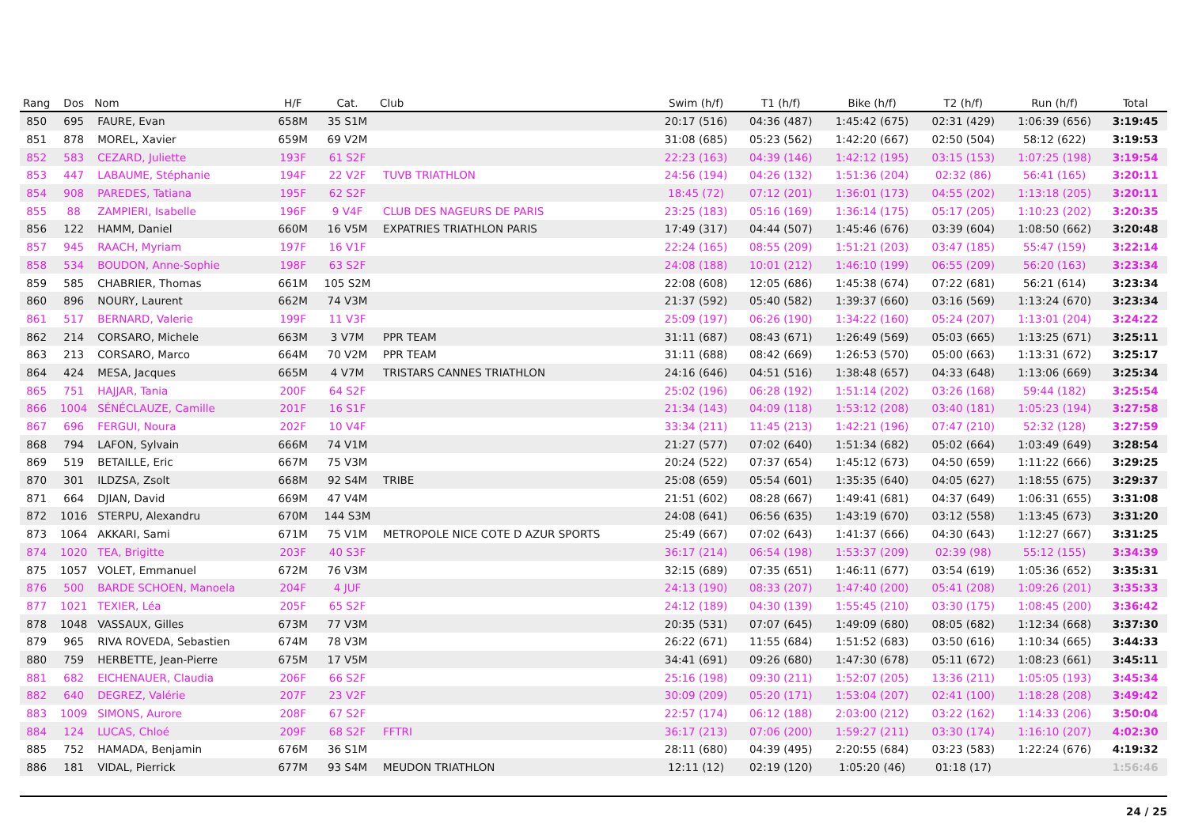| Rang | Dos | Nom | H/F | Cat. | Club | Swim (h/f) | T1 (h/f) | Bike (h/f) | T2 (h/f) | Run (h/f) | Total |
| --- | --- | --- | --- | --- | --- | --- | --- | --- | --- | --- | --- |
| 850 | 695 | FAURE, Evan | 658M | 35 S1M | | 20:17 (516) | 04:36 (487) | 1:45:42 (675) | 02:31 (429) | 1:06:39 (656) | 3:19:45 |
| 851 | 878 | MOREL, Xavier | 659M | 69 V2M | | 31:08 (685) | 05:23 (562) | 1:42:20 (667) | 02:50 (504) | 58:12 (622) | 3:19:53 |
| 852 | 583 | CEZARD, Juliette | 193F | 61 S2F | | 22:23 (163) | 04:39 (146) | 1:42:12 (195) | 03:15 (153) | 1:07:25 (198) | 3:19:54 |
| 853 | 447 | LABAUME, Stéphanie | 194F | 22 V2F | TUVB TRIATHLON | 24:56 (194) | 04:26 (132) | 1:51:36 (204) | 02:32 (86) | 56:41 (165) | 3:20:11 |
| 854 | 908 | PAREDES, Tatiana | 195F | 62 S2F | | 18:45 (72) | 07:12 (201) | 1:36:01 (173) | 04:55 (202) | 1:13:18 (205) | 3:20:11 |
| 855 | 88 | ZAMPIERI, Isabelle | 196F | 9 V4F | CLUB DES NAGEURS DE PARIS | 23:25 (183) | 05:16 (169) | 1:36:14 (175) | 05:17 (205) | 1:10:23 (202) | 3:20:35 |
| 856 | 122 | HAMM, Daniel | 660M | 16 V5M | EXPATRIES TRIATHLON PARIS | 17:49 (317) | 04:44 (507) | 1:45:46 (676) | 03:39 (604) | 1:08:50 (662) | 3:20:48 |
| 857 | 945 | RAACH, Myriam | 197F | 16 V1F | | 22:24 (165) | 08:55 (209) | 1:51:21 (203) | 03:47 (185) | 55:47 (159) | 3:22:14 |
| 858 | 534 | BOUDON, Anne-Sophie | 198F | 63 S2F | | 24:08 (188) | 10:01 (212) | 1:46:10 (199) | 06:55 (209) | 56:20 (163) | 3:23:34 |
| 859 | 585 | CHABRIER, Thomas | 661M | 105 S2M | | 22:08 (608) | 12:05 (686) | 1:45:38 (674) | 07:22 (681) | 56:21 (614) | 3:23:34 |
| 860 | 896 | NOURY, Laurent | 662M | 74 V3M | | 21:37 (592) | 05:40 (582) | 1:39:37 (660) | 03:16 (569) | 1:13:24 (670) | 3:23:34 |
| 861 | 517 | BERNARD, Valerie | 199F | 11 V3F | | 25:09 (197) | 06:26 (190) | 1:34:22 (160) | 05:24 (207) | 1:13:01 (204) | 3:24:22 |
| 862 | 214 | CORSARO, Michele | 663M | 3 V7M | PPR TEAM | 31:11 (687) | 08:43 (671) | 1:26:49 (569) | 05:03 (665) | 1:13:25 (671) | 3:25:11 |
| 863 | 213 | CORSARO, Marco | 664M | 70 V2M | PPR TEAM | 31:11 (688) | 08:42 (669) | 1:26:53 (570) | 05:00 (663) | 1:13:31 (672) | 3:25:17 |
| 864 | 424 | MESA, Jacques | 665M | 4 V7M | TRISTARS CANNES TRIATHLON | 24:16 (646) | 04:51 (516) | 1:38:48 (657) | 04:33 (648) | 1:13:06 (669) | 3:25:34 |
| 865 | 751 | HAJJAR, Tania | 200F | 64 S2F | | 25:02 (196) | 06:28 (192) | 1:51:14 (202) | 03:26 (168) | 59:44 (182) | 3:25:54 |
| 866 | 1004 | SÉNÉCLAUZE, Camille | 201F | 16 S1F | | 21:34 (143) | 04:09 (118) | 1:53:12 (208) | 03:40 (181) | 1:05:23 (194) | 3:27:58 |
| 867 | 696 | FERGUI, Noura | 202F | 10 V4F | | 33:34 (211) | 11:45 (213) | 1:42:21 (196) | 07:47 (210) | 52:32 (128) | 3:27:59 |
| 868 | 794 | LAFON, Sylvain | 666M | 74 V1M | | 21:27 (577) | 07:02 (640) | 1:51:34 (682) | 05:02 (664) | 1:03:49 (649) | 3:28:54 |
| 869 | 519 | BETAILLE, Eric | 667M | 75 V3M | | 20:24 (522) | 07:37 (654) | 1:45:12 (673) | 04:50 (659) | 1:11:22 (666) | 3:29:25 |
| 870 | 301 | ILDZSA, Zsolt | 668M | 92 S4M | TRIBE | 25:08 (659) | 05:54 (601) | 1:35:35 (640) | 04:05 (627) | 1:18:55 (675) | 3:29:37 |
| 871 | 664 | DJIAN, David | 669M | 47 V4M | | 21:51 (602) | 08:28 (667) | 1:49:41 (681) | 04:37 (649) | 1:06:31 (655) | 3:31:08 |
| 872 | 1016 | STERPU, Alexandru | 670M | 144 S3M | | 24:08 (641) | 06:56 (635) | 1:43:19 (670) | 03:12 (558) | 1:13:45 (673) | 3:31:20 |
| 873 | 1064 | AKKARI, Sami | 671M | 75 V1M | METROPOLE NICE COTE D AZUR SPORTS | 25:49 (667) | 07:02 (643) | 1:41:37 (666) | 04:30 (643) | 1:12:27 (667) | 3:31:25 |
| 874 | 1020 | TEA, Brigitte | 203F | 40 S3F | | 36:17 (214) | 06:54 (198) | 1:53:37 (209) | 02:39 (98) | 55:12 (155) | 3:34:39 |
| 875 | 1057 | VOLET, Emmanuel | 672M | 76 V3M | | 32:15 (689) | 07:35 (651) | 1:46:11 (677) | 03:54 (619) | 1:05:36 (652) | 3:35:31 |
| 876 | 500 | BARDE SCHOEN, Manoela | 204F | 4 JUF | | 24:13 (190) | 08:33 (207) | 1:47:40 (200) | 05:41 (208) | 1:09:26 (201) | 3:35:33 |
| 877 | 1021 | TEXIER, Léa | 205F | 65 S2F | | 24:12 (189) | 04:30 (139) | 1:55:45 (210) | 03:30 (175) | 1:08:45 (200) | 3:36:42 |
| 878 | 1048 | VASSAUX, Gilles | 673M | 77 V3M | | 20:35 (531) | 07:07 (645) | 1:49:09 (680) | 08:05 (682) | 1:12:34 (668) | 3:37:30 |
| 879 | 965 | RIVA ROVEDA, Sebastien | 674M | 78 V3M | | 26:22 (671) | 11:55 (684) | 1:51:52 (683) | 03:50 (616) | 1:10:34 (665) | 3:44:33 |
| 880 | 759 | HERBETTE, Jean-Pierre | 675M | 17 V5M | | 34:41 (691) | 09:26 (680) | 1:47:30 (678) | 05:11 (672) | 1:08:23 (661) | 3:45:11 |
| 881 | 682 | EICHENAUER, Claudia | 206F | 66 S2F | | 25:16 (198) | 09:30 (211) | 1:52:07 (205) | 13:36 (211) | 1:05:05 (193) | 3:45:34 |
| 882 | 640 | DEGREZ, Valérie | 207F | 23 V2F | | 30:09 (209) | 05:20 (171) | 1:53:04 (207) | 02:41 (100) | 1:18:28 (208) | 3:49:42 |
| 883 | 1009 | SIMONS, Aurore | 208F | 67 S2F | | 22:57 (174) | 06:12 (188) | 2:03:00 (212) | 03:22 (162) | 1:14:33 (206) | 3:50:04 |
| 884 | 124 | LUCAS, Chloé | 209F | 68 S2F | FFTRI | 36:17 (213) | 07:06 (200) | 1:59:27 (211) | 03:30 (174) | 1:16:10 (207) | 4:02:30 |
| 885 | 752 | HAMADA, Benjamin | 676M | 36 S1M | | 28:11 (680) | 04:39 (495) | 2:20:55 (684) | 03:23 (583) | 1:22:24 (676) | 4:19:32 |
| 886 | 181 | VIDAL, Pierrick | 677M | 93 S4M | MEUDON TRIATHLON | 12:11 (12) | 02:19 (120) | 1:05:20 (46) | 01:18 (17) | | 1:56:46 |
24 / 25